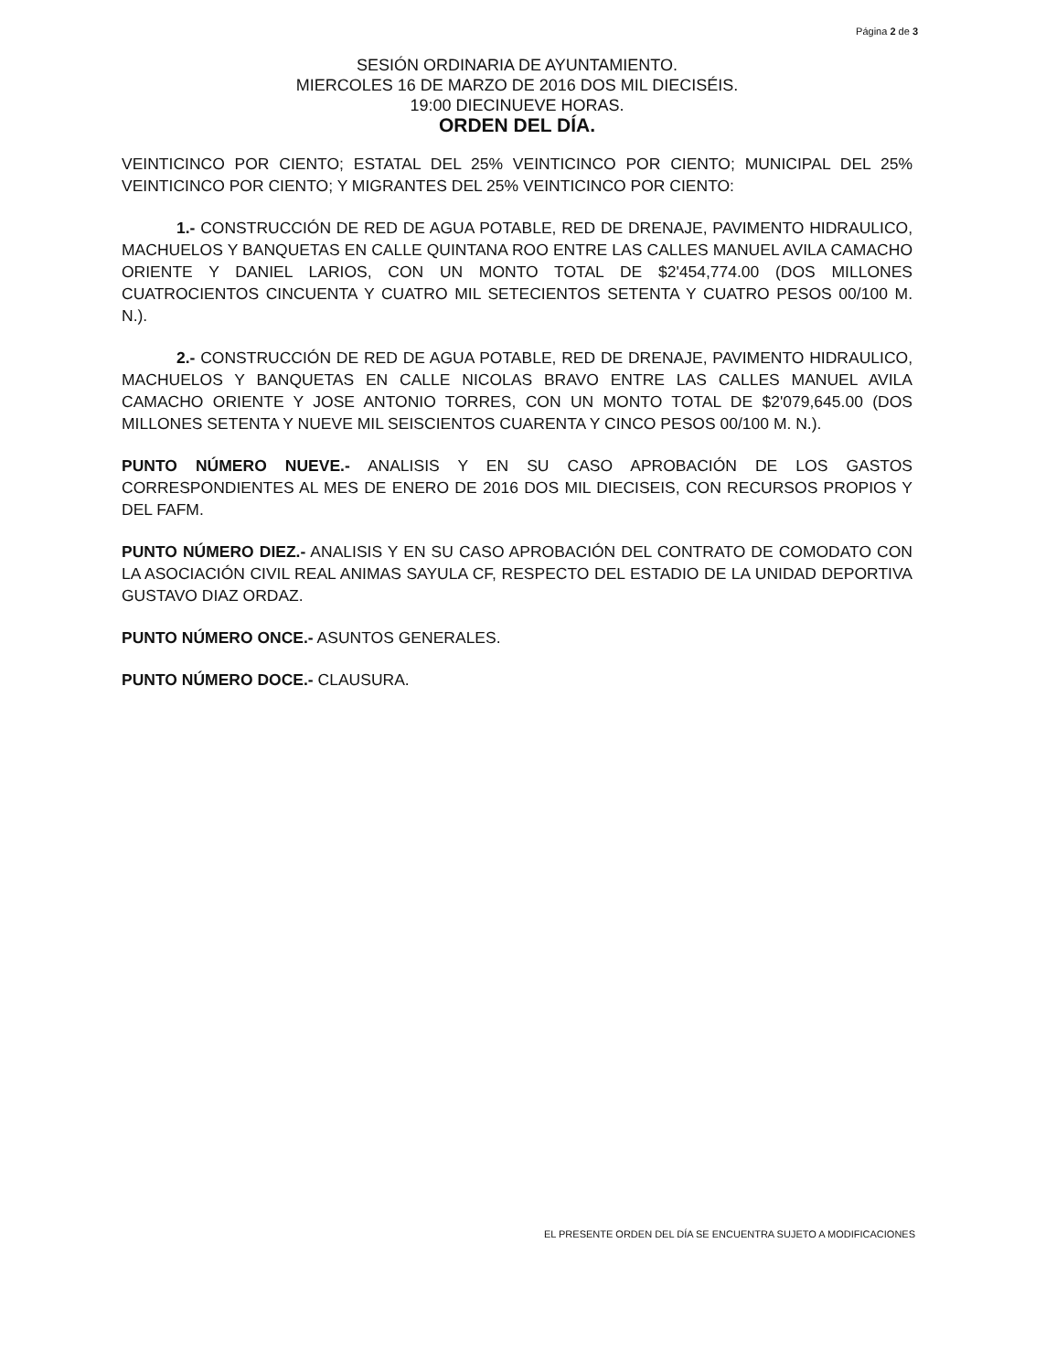Página 2 de 3
SESIÓN ORDINARIA DE AYUNTAMIENTO.
MIERCOLES 16 DE MARZO DE 2016 DOS MIL DIECISÉIS.
19:00 DIECINUEVE HORAS.
ORDEN DEL DÍA.
VEINTICINCO POR CIENTO; ESTATAL DEL 25% VEINTICINCO POR CIENTO; MUNICIPAL DEL 25% VEINTICINCO POR CIENTO; Y MIGRANTES DEL 25% VEINTICINCO POR CIENTO:
1.- CONSTRUCCIÓN DE RED DE AGUA POTABLE, RED DE DRENAJE, PAVIMENTO HIDRAULICO, MACHUELOS Y BANQUETAS EN CALLE QUINTANA ROO ENTRE LAS CALLES MANUEL AVILA CAMACHO ORIENTE Y DANIEL LARIOS, CON UN MONTO TOTAL DE $2'454,774.00 (DOS MILLONES CUATROCIENTOS CINCUENTA Y CUATRO MIL SETECIENTOS SETENTA Y CUATRO PESOS 00/100 M. N.).
2.- CONSTRUCCIÓN DE RED DE AGUA POTABLE, RED DE DRENAJE, PAVIMENTO HIDRAULICO, MACHUELOS Y BANQUETAS EN CALLE NICOLAS BRAVO ENTRE LAS CALLES MANUEL AVILA CAMACHO ORIENTE Y JOSE ANTONIO TORRES, CON UN MONTO TOTAL DE $2'079,645.00 (DOS MILLONES SETENTA Y NUEVE MIL SEISCIENTOS CUARENTA Y CINCO PESOS 00/100 M. N.).
PUNTO NÚMERO NUEVE.- ANALISIS Y EN SU CASO APROBACIÓN DE LOS GASTOS CORRESPONDIENTES AL MES DE ENERO DE 2016 DOS MIL DIECISEIS, CON RECURSOS PROPIOS Y DEL FAFM.
PUNTO NÚMERO DIEZ.- ANALISIS Y EN SU CASO APROBACIÓN DEL CONTRATO DE COMODATO CON LA ASOCIACIÓN CIVIL REAL ANIMAS SAYULA CF, RESPECTO DEL ESTADIO DE LA UNIDAD DEPORTIVA GUSTAVO DIAZ ORDAZ.
PUNTO NÚMERO ONCE.- ASUNTOS GENERALES.
PUNTO NÚMERO DOCE.- CLAUSURA.
EL PRESENTE ORDEN DEL DÍA SE ENCUENTRA SUJETO A MODIFICACIONES